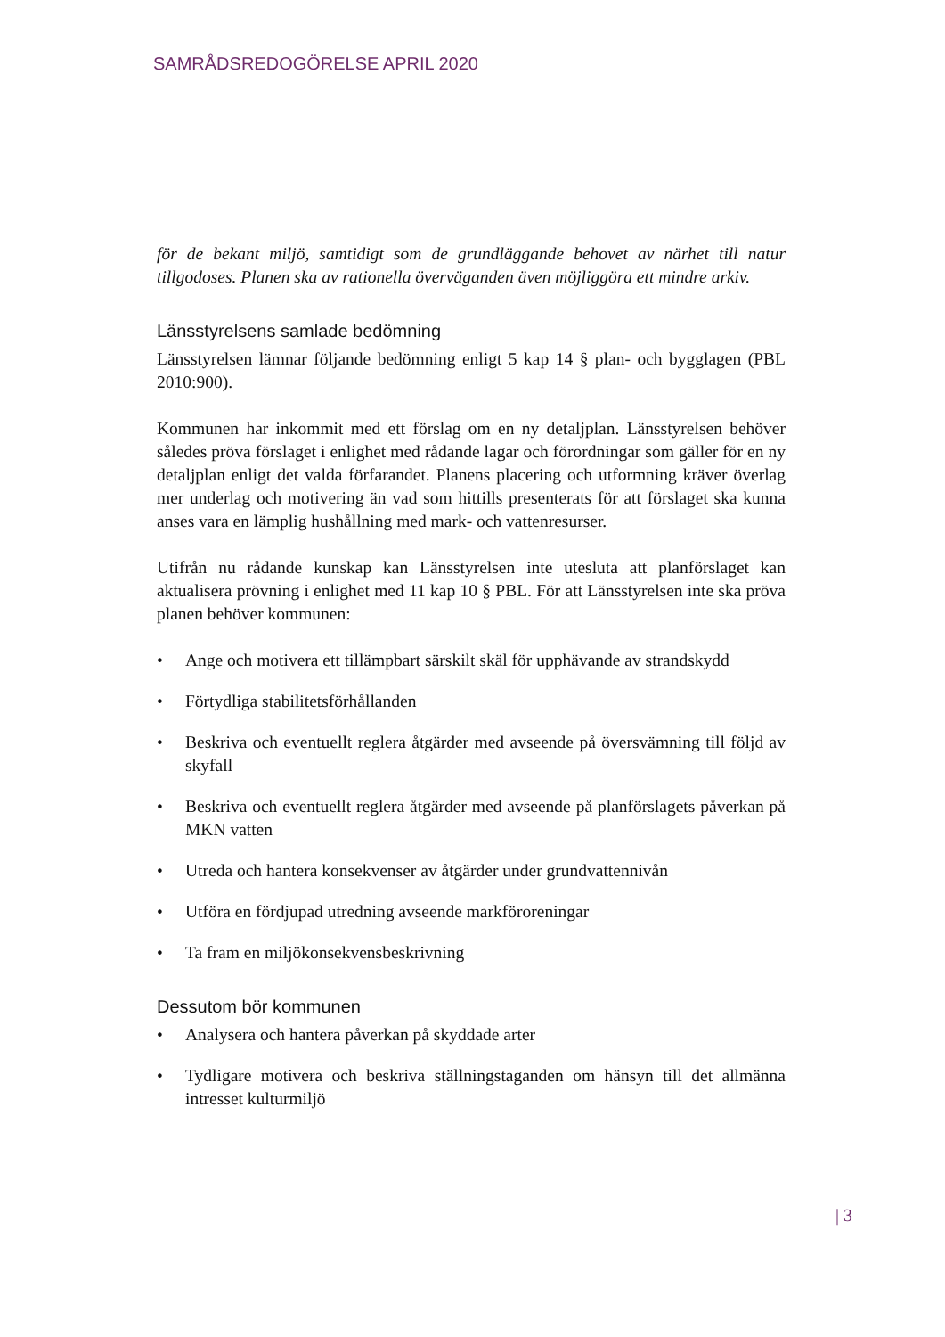SAMRÅDSREDOGÖRELSE APRIL 2020
för de bekant miljö, samtidigt som de grundläggande behovet av närhet till natur tillgodoses. Planen ska av rationella överväganden även möjliggöra ett mindre arkiv.
Länsstyrelsens samlade bedömning
Länsstyrelsen lämnar följande bedömning enligt 5 kap 14 § plan- och bygglagen (PBL 2010:900).
Kommunen har inkommit med ett förslag om en ny detaljplan. Länsstyrelsen behöver således pröva förslaget i enlighet med rådande lagar och förordningar som gäller för en ny detaljplan enligt det valda förfarandet. Planens placering och utformning kräver överlag mer underlag och motivering än vad som hittills presenterats för att förslaget ska kunna anses vara en lämplig hushållning med mark- och vattenresurser.
Utifrån nu rådande kunskap kan Länsstyrelsen inte utesluta att planförslaget kan aktualisera prövning i enlighet med 11 kap 10 § PBL. För att Länsstyrelsen inte ska pröva planen behöver kommunen:
• Ange och motivera ett tillämpbart särskilt skäl för upphävande av strandskydd
• Förtydliga stabilitetsförhållanden
• Beskriva och eventuellt reglera åtgärder med avseende på översvämning till följd av skyfall
• Beskriva och eventuellt reglera åtgärder med avseende på planförslagets påverkan på MKN vatten
• Utreda och hantera konsekvenser av åtgärder under grundvattennivån
• Utföra en fördjupad utredning avseende markföroreningar
• Ta fram en miljökonsekvensbeskrivning
Dessutom bör kommunen
• Analysera och hantera påverkan på skyddade arter
• Tydligare motivera och beskriva ställningstaganden om hänsyn till det allmänna intresset kulturmiljö
| 3